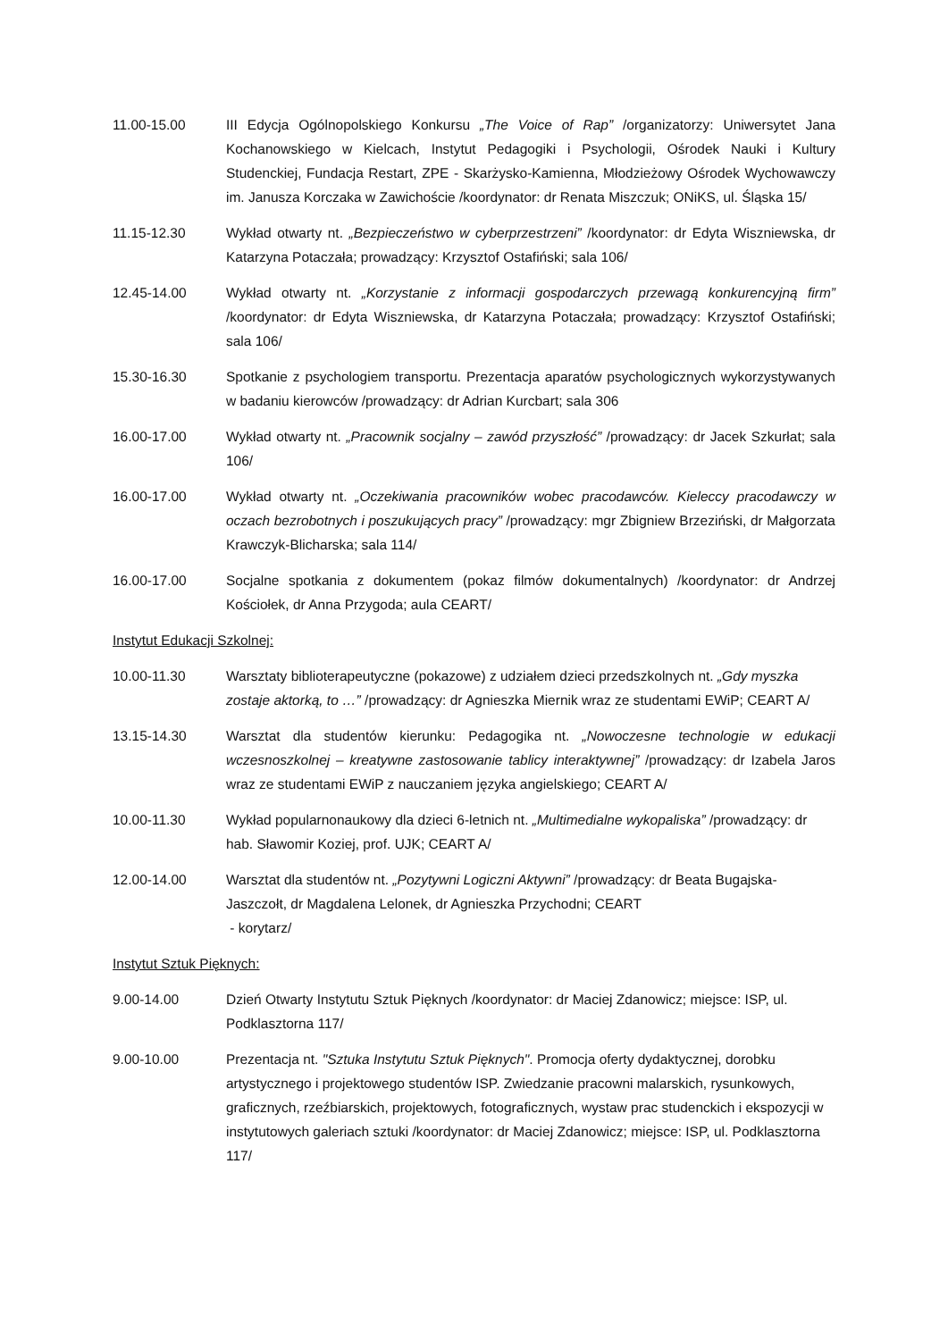11.00-15.00 III Edycja Ogólnopolskiego Konkursu „The Voice of Rap” /organizatorzy: Uniwersytet Jana Kochanowskiego w Kielcach, Instytut Pedagogiki i Psychologii, Ośrodek Nauki i Kultury Studenckiej, Fundacja Restart, ZPE - Skarżysko-Kamienna, Młodzieżowy Ośrodek Wychowawczy im. Janusza Korczaka w Zawichoście /koordynator: dr Renata Miszczuk; ONiKS, ul. Śląska 15/
11.15-12.30 Wykład otwarty nt. „Bezpieczeństwo w cyberprzestrzeni” /koordynator: dr Edyta Wiszniewska, dr Katarzyna Potaczała; prowadzący: Krzysztof Ostafiński; sala 106/
12.45-14.00 Wykład otwarty nt. „Korzystanie z informacji gospodarczych przewagą konkurencyjną firm” /koordynator: dr Edyta Wiszniewska, dr Katarzyna Potaczała; prowadzący: Krzysztof Ostafiński; sala 106/
15.30-16.30 Spotkanie z psychologiem transportu. Prezentacja aparatów psychologicznych wykorzystywanych w badaniu kierowców /prowadzący: dr Adrian Kurcbart; sala 306
16.00-17.00 Wykład otwarty nt. „Pracownik socjalny – zawód przyszłość” /prowadzący: dr Jacek Szkurłat; sala 106/
16.00-17.00 Wykład otwarty nt. „Oczekiwania pracowników wobec pracodawców. Kieleccy pracodawczy w oczach bezrobotnych i poszukujących pracy” /prowadzący: mgr Zbigniew Brzeziński, dr Małgorzata Krawczyk-Blicharska; sala 114/
16.00-17.00 Socjalne spotkania z dokumentem (pokaz filmów dokumentalnych) /koordynator: dr Andrzej Kościołek, dr Anna Przygoda; aula CEART/
Instytut Edukacji Szkolnej:
10.00-11.30 Warsztaty biblioterapeutyczne (pokazowe) z udziałem dzieci przedszkolnych nt. „Gdy myszka zostaje aktorką, to …” /prowadzący: dr Agnieszka Miernik wraz ze studentami EWiP; CEART A/
13.15-14.30 Warsztat dla studentów kierunku: Pedagogika nt. „Nowoczesne technologie w edukacji wczesnoszkolnej – kreatywne zastosowanie tablicy interaktywnej” /prowadzący: dr Izabela Jaros wraz ze studentami EWiP z nauczaniem języka angielskiego; CEART A/
10.00-11.30 Wykład popularnonaukowy dla dzieci 6-letnich nt. „Multimedialne wykopaliska” /prowadzący: dr hab. Sławomir Koziej, prof. UJK; CEART A/
12.00-14.00 Warsztat dla studentów nt. „Pozytywni Logiczni Aktywni” /prowadzący: dr Beata Bugajska-Jaszczołt, dr Magdalena Lelonek, dr Agnieszka Przychodni; CEART
- korytarz/
Instytut Sztuk Pięknych:
9.00-14.00 Dzień Otwarty Instytutu Sztuk Pięknych /koordynator: dr Maciej Zdanowicz; miejsce: ISP, ul. Podklasztorna 117/
9.00-10.00 Prezentacja nt. "Sztuka Instytutu Sztuk Pięknych". Promocja oferty dydaktycznej, dorobku artystycznego i projektowego studentów ISP. Zwiedzanie pracowni malarskich, rysunkowych, graficznych, rzeźbiarskich, projektowych, fotograficznych, wystaw prac studenckich i ekspozycji w instytutowych galeriach sztuki /koordynator: dr Maciej Zdanowicz; miejsce: ISP, ul. Podklasztorna 117/